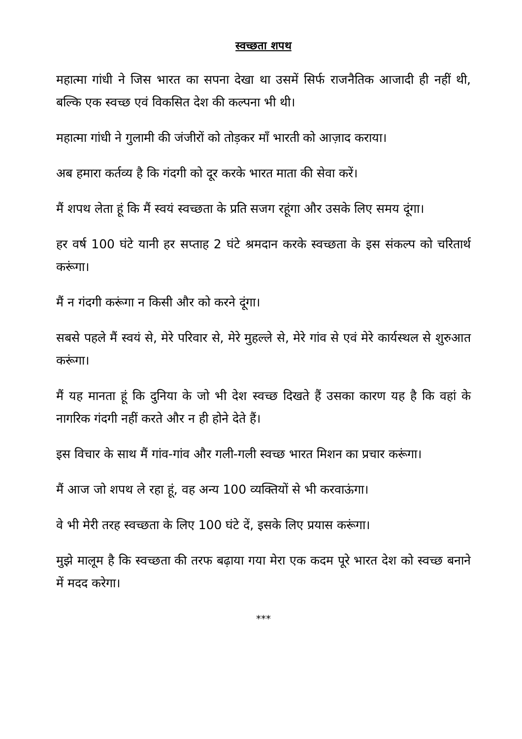स्वच्छता शपथ
महात्मा गांधी ने जिस भारत का सपना देखा था उसमें सिर्फ राजनैतिक आजादी ही नहीं थी, बल्कि एक स्वच्छ एवं विकसित देश की कल्पना भी थी।
महात्मा गांधी ने गुलामी की जंजीरों को तोड़कर माँ भारती को आज़ाद कराया।
अब हमारा कर्तव्य है कि गंदगी को दूर करके भारत माता की सेवा करें।
मैं शपथ लेता हूं कि मैं स्वयं स्वच्छता के प्रति सजग रहूंगा और उसके लिए समय दूंगा।
हर वर्ष 100 घंटे यानी हर सप्ताह 2 घंटे श्रमदान करके स्वच्छता के इस संकल्प को चरितार्थ करूंगा।
मैं न गंदगी करूंगा न किसी और को करने दूंगा।
सबसे पहले मैं स्वयं से, मेरे परिवार से, मेरे मुहल्ले से, मेरे गांव से एवं मेरे कार्यस्थल से शुरुआत करूंगा।
मैं यह मानता हूं कि दुनिया के जो भी देश स्वच्छ दिखते हैं उसका कारण यह है कि वहां के नागरिक गंदगी नहीं करते और न ही होने देते हैं।
इस विचार के साथ मैं गांव-गांव और गली-गली स्वच्छ भारत मिशन का प्रचार करूंगा।
मैं आज जो शपथ ले रहा हूं, वह अन्य 100 व्यक्तियों से भी करवाऊंगा।
वे भी मेरी तरह स्वच्छता के लिए 100 घंटे दें, इसके लिए प्रयास करूंगा।
मुझे मालूम है कि स्वच्छता की तरफ बढ़ाया गया मेरा एक कदम पूरे भारत देश को स्वच्छ बनाने में मदद करेगा।
***